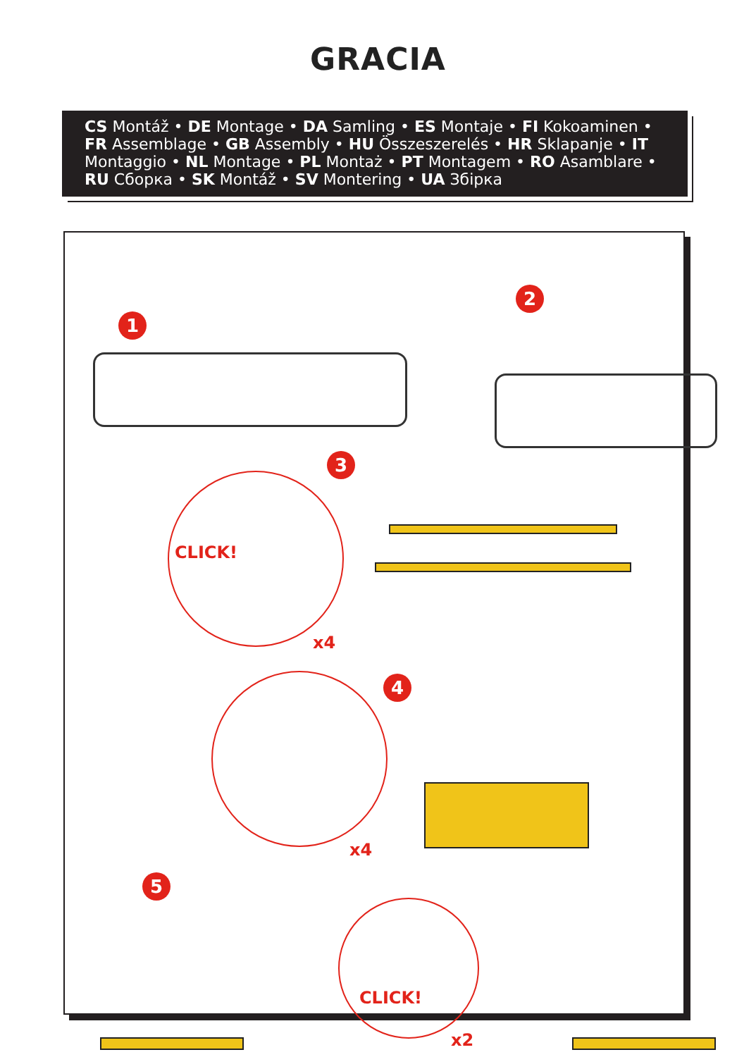GRACIA
CS Montáž • DE Montage • DA Samling • ES Montaje • FI Kokoaminen • FR Assemblage • GB Assembly • HU Összeszerelés • HR Sklapanje • IT Montaggio • NL Montage • PL Montaż • PT Montagem • RO Asamblare • RU Сборка • SK Montáž • SV Montering • UA Збірка
1
2
3
CLICK!
x4
4
x4
5
CLICK!
x2